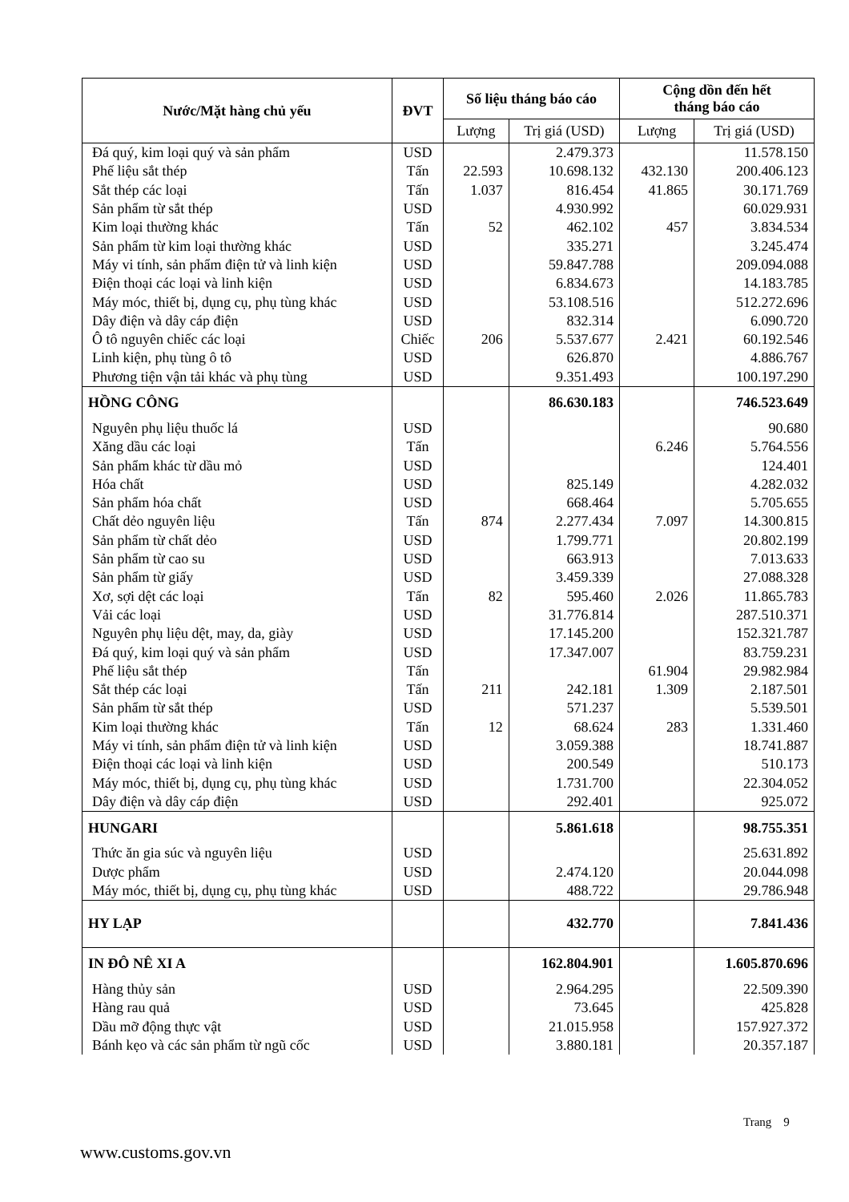| Nước/Mặt hàng chủ yếu | ĐVT | Số liệu tháng báo cáo | | Cộng dồn đến hết tháng báo cáo | |
| --- | --- | --- | --- | --- | --- |
| | | Lượng | Trị giá (USD) | Lượng | Trị giá (USD) |
| Đá quý, kim loại quý và sản phẩm | USD | | 2.479.373 | | 11.578.150 |
| Phế liệu sắt thép | Tấn | 22.593 | 10.698.132 | 432.130 | 200.406.123 |
| Sắt thép các loại | Tấn | 1.037 | 816.454 | 41.865 | 30.171.769 |
| Sản phẩm từ sắt thép | USD | | 4.930.992 | | 60.029.931 |
| Kim loại thường khác | Tấn | 52 | 462.102 | 457 | 3.834.534 |
| Sản phẩm từ kim loại thường khác | USD | | 335.271 | | 3.245.474 |
| Máy vi tính, sản phẩm điện tử và linh kiện | USD | | 59.847.788 | | 209.094.088 |
| Điện thoại các loại và linh kiện | USD | | 6.834.673 | | 14.183.785 |
| Máy móc, thiết bị, dụng cụ, phụ tùng khác | USD | | 53.108.516 | | 512.272.696 |
| Dây điện và dây cáp điện | USD | | 832.314 | | 6.090.720 |
| Ô tô nguyên chiếc các loại | Chiếc | 206 | 5.537.677 | 2.421 | 60.192.546 |
| Linh kiện, phụ tùng ô tô | USD | | 626.870 | | 4.886.767 |
| Phương tiện vận tải khác và phụ tùng | USD | | 9.351.493 | | 100.197.290 |
| HỒNG CÔNG | | | 86.630.183 | | 746.523.649 |
| Nguyên phụ liệu thuốc lá | USD | | | | 90.680 |
| Xăng dầu các loại | Tấn | | | 6.246 | 5.764.556 |
| Sản phẩm khác từ dầu mỏ | USD | | | | 124.401 |
| Hóa chất | USD | | 825.149 | | 4.282.032 |
| Sản phẩm hóa chất | USD | | 668.464 | | 5.705.655 |
| Chất dẻo nguyên liệu | Tấn | 874 | 2.277.434 | 7.097 | 14.300.815 |
| Sản phẩm từ chất dẻo | USD | | 1.799.771 | | 20.802.199 |
| Sản phẩm từ cao su | USD | | 663.913 | | 7.013.633 |
| Sản phẩm từ giấy | USD | | 3.459.339 | | 27.088.328 |
| Xơ, sợi dệt các loại | Tấn | 82 | 595.460 | 2.026 | 11.865.783 |
| Vải các loại | USD | | 31.776.814 | | 287.510.371 |
| Nguyên phụ liệu dệt, may, da, giày | USD | | 17.145.200 | | 152.321.787 |
| Đá quý, kim loại quý và sản phẩm | USD | | 17.347.007 | | 83.759.231 |
| Phế liệu sắt thép | Tấn | | | 61.904 | 29.982.984 |
| Sắt thép các loại | Tấn | 211 | 242.181 | 1.309 | 2.187.501 |
| Sản phẩm từ sắt thép | USD | | 571.237 | | 5.539.501 |
| Kim loại thường khác | Tấn | 12 | 68.624 | 283 | 1.331.460 |
| Máy vi tính, sản phẩm điện tử và linh kiện | USD | | 3.059.388 | | 18.741.887 |
| Điện thoại các loại và linh kiện | USD | | 200.549 | | 510.173 |
| Máy móc, thiết bị, dụng cụ, phụ tùng khác | USD | | 1.731.700 | | 22.304.052 |
| Dây điện và dây cáp điện | USD | | 292.401 | | 925.072 |
| HUNGARI | | | 5.861.618 | | 98.755.351 |
| Thức ăn gia súc và nguyên liệu | USD | | | | 25.631.892 |
| Dược phẩm | USD | | 2.474.120 | | 20.044.098 |
| Máy móc, thiết bị, dụng cụ, phụ tùng khác | USD | | 488.722 | | 29.786.948 |
| HY LẠP | | | 432.770 | | 7.841.436 |
| IN ĐÔ NÊ XI A | | | 162.804.901 | | 1.605.870.696 |
| Hàng thủy sản | USD | | 2.964.295 | | 22.509.390 |
| Hàng rau quả | USD | | 73.645 | | 425.828 |
| Dầu mỡ động thực vật | USD | | 21.015.958 | | 157.927.372 |
| Bánh kẹo và các sản phẩm từ ngũ cốc | USD | | 3.880.181 | | 20.357.187 |
Trang 9
www.customs.gov.vn